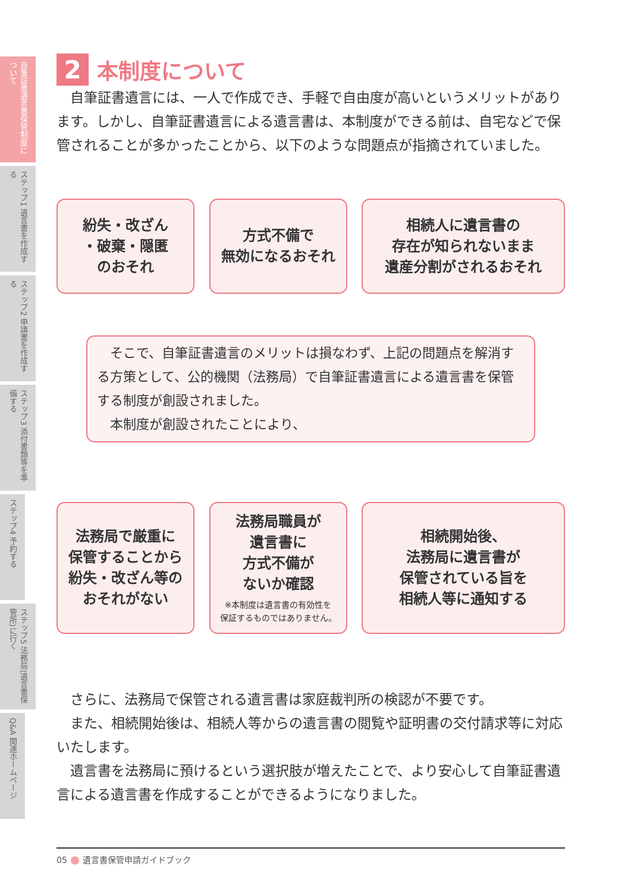自筆証書遺言書保管制度について
ステップ1 遺言書を作成する
ステップ2 申請書を作成する
ステップ3 添付書類等を準備する
ステップ4 予約する
ステップ5 法務局(遺言書保管所)に行く
Q&A 関連ホームページ
2 本制度について
自筆証書遺言には、一人で作成でき、手軽で自由度が高いというメリットがあります。しかし、自筆証書遺言による遺言書は、本制度ができる前は、自宅などで保管されることが多かったことから、以下のような問題点が指摘されていました。
紛失・改ざん
・破棄・隠匿
のおそれ
方式不備で
無効になるおそれ
相続人に遺言書の
存在が知られないまま
遺産分割がされるおそれ
そこで、自筆証書遺言のメリットは損なわず、上記の問題点を解消する方策として、公的機関（法務局）で自筆証書遺言による遺言書を保管する制度が創設されました。
本制度が創設されたことにより、
法務局で厳重に
保管することから
紛失・改ざん等の
おそれがない
法務局職員が
遺言書に
方式不備が
ないか確認
※本制度は遺言書の有効性を
保証するものではありません。
相続開始後、
法務局に遺言書が
保管されている旨を
相続人等に通知する
さらに、法務局で保管される遺言書は家庭裁判所の検認が不要です。
また、相続開始後は、相続人等からの遺言書の閲覧や証明書の交付請求等に対応いたします。
遺言書を法務局に預けるという選択肢が増えたことで、より安心して自筆証書遺言による遺言書を作成することができるようになりました。
05 遺言書保管申請ガイドブック